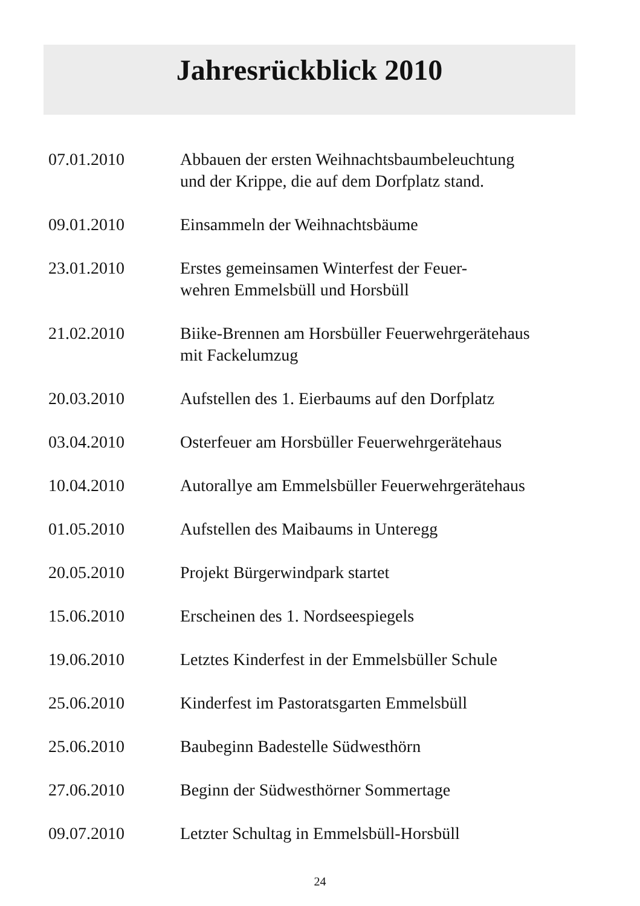Jahresrückblick 2010
07.01.2010 Abbauen der ersten Weihnachtsbaumbeleuchtung
und der Krippe, die auf dem Dorfplatz stand.
09.01.2010 Einsammeln der Weihnachtsbäume
23.01.2010 Erstes gemeinsamen Winterfest der Feuer-
wehren Emmelsbüll und Horsbüll
21.02.2010 Biike-Brennen am Horsbüller Feuerwehrgerätehaus
mit Fackelumzug
20.03.2010 Aufstellen des 1. Eierbaums auf den Dorfplatz
03.04.2010 Osterfeuer am Horsbüller Feuerwehrgerätehaus
10.04.2010 Autorallye am Emmelsbüller Feuerwehrgerätehaus
01.05.2010 Aufstellen des Maibaums in Unteregg
20.05.2010 Projekt Bürgerwindpark startet
15.06.2010 Erscheinen des 1. Nordseespiegels
19.06.2010 Letztes Kinderfest in der Emmelsbüller Schule
25.06.2010 Kinderfest im Pastoratsgarten Emmelsbüll
25.06.2010 Baubeginn Badestelle Südwesthörn
27.06.2010 Beginn der Südwesthörner Sommertage
09.07.2010 Letzter Schultag in Emmelsbüll-Horsbüll
24